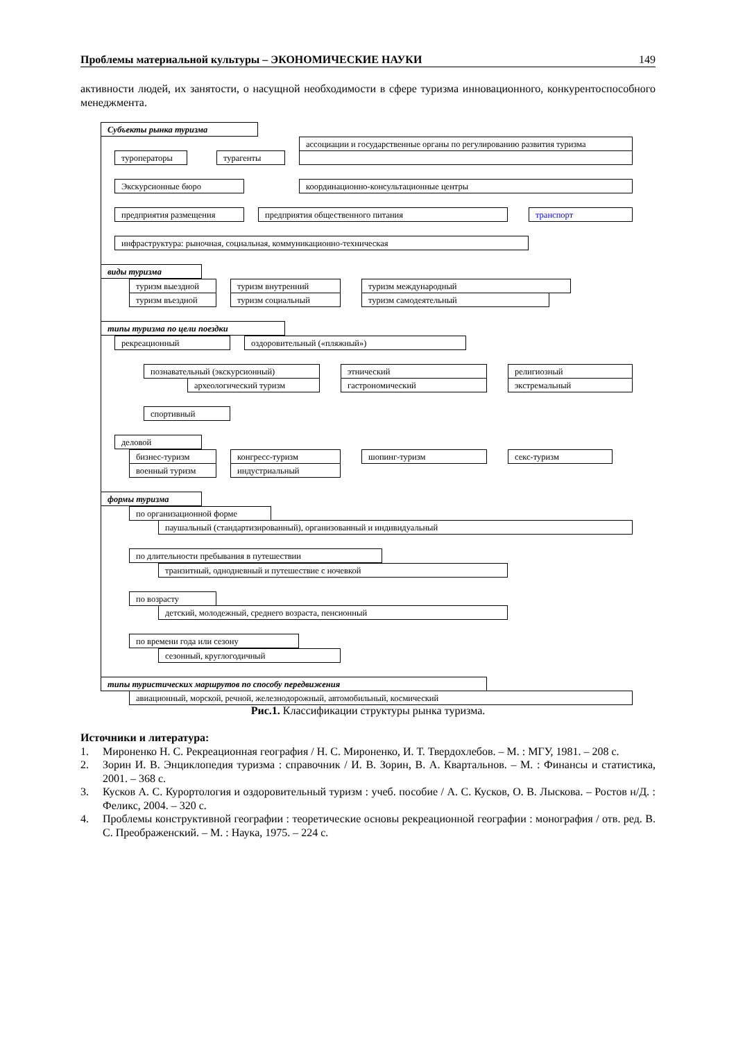Проблемы материальной культуры – ЭКОНОМИЧЕСКИЕ НАУКИ 149
активности людей, их занятости, о насущной необходимости в сфере туризма инновационного, конкурентоспособного менеджмента.
Субъекты рынка туризма
ассоциации и государственные органы по регулированию развития туризма
туроператоры турагенты
Экскурсионные бюро координационно-консультационные центры
предприятия размещения предприятия общественного питания транспорт
инфраструктура: рыночная, социальная, коммуникационно-техническая
виды туризма
туризм выездной туризм внутренний туризм международный
туризм въездной туризм социальный туризм самодеятельный
типы туризма по цели поездки
рекреационный оздоровительный («пляжный»)
познавательный (экскурсионный) этнический религиозный
археологический туризм гастрономический экстремальный
спортивный
деловой
бизнес-туризм конгресс-туризм шопинг-туризм секс-туризм
военный туризм индустриальный
формы туризма
по организационной форме
паушальный (стандартизированный), организованный и индивидуальный
по длительности пребывания в путешествии
транзитный, однодневный и путешествие с ночевкой
по возрасту
детский, молодежный, среднего возраста, пенсионный
по времени года или сезону
сезонный, круглогодичный
типы туристических маршрутов по способу передвижения
авиационный, морской, речной, железнодорожный, автомобильный, космический
Рис.1. Классификации структуры рынка туризма.
Источники и литература:
1. Мироненко Н. С. Рекреационная география / Н. С. Мироненко, И. Т. Твердохлебов. – М. : МГУ, 1981. – 208 с.
2. Зорин И. В. Энциклопедия туризма : справочник / И. В. Зорин, В. А. Квартальнов. – М. : Финансы и статистика, 2001. – 368 с.
3. Кусков А. С. Курортология и оздоровительный туризм : учеб. пособие / А. С. Кусков, О. В. Лыскова. – Ростов н/Д. : Феликс, 2004. – 320 с.
4. Проблемы конструктивной географии : теоретические основы рекреационной географии : монография / отв. ред. В. С. Преображенский. – М. : Наука, 1975. – 224 с.